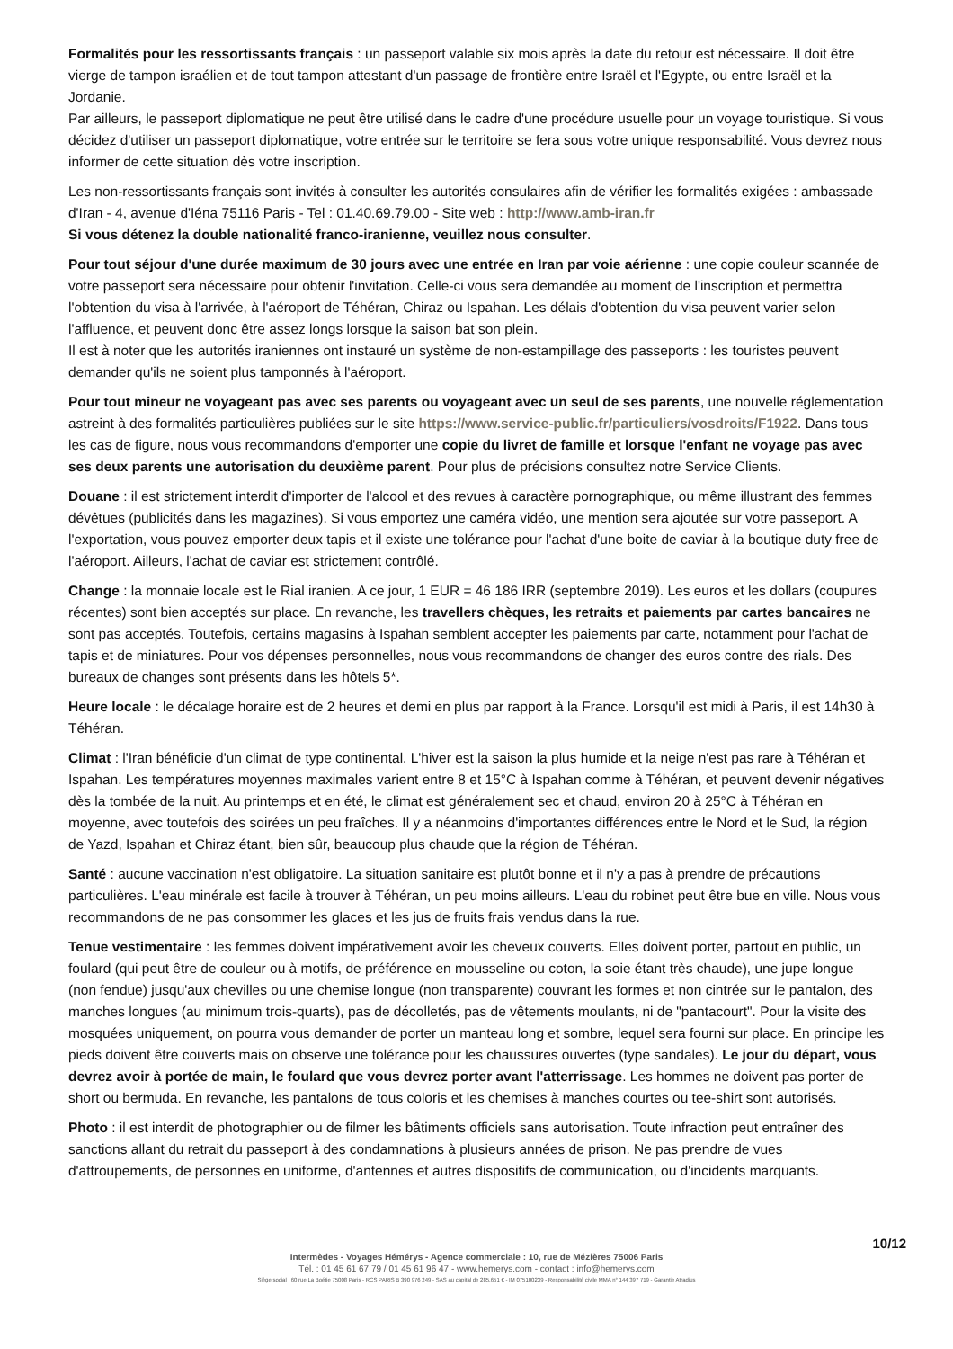Formalités pour les ressortissants français : un passeport valable six mois après la date du retour est nécessaire. Il doit être vierge de tampon israélien et de tout tampon attestant d'un passage de frontière entre Israël et l'Egypte, ou entre Israël et la Jordanie.
Par ailleurs, le passeport diplomatique ne peut être utilisé dans le cadre d'une procédure usuelle pour un voyage touristique. Si vous décidez d'utiliser un passeport diplomatique, votre entrée sur le territoire se fera sous votre unique responsabilité. Vous devrez nous informer de cette situation dès votre inscription.
Les non-ressortissants français sont invités à consulter les autorités consulaires afin de vérifier les formalités exigées : ambassade d'Iran - 4, avenue d'Iéna 75116 Paris - Tel : 01.40.69.79.00 - Site web : http://www.amb-iran.fr
Si vous détenez la double nationalité franco-iranienne, veuillez nous consulter.
Pour tout séjour d'une durée maximum de 30 jours avec une entrée en Iran par voie aérienne : une copie couleur scannée de votre passeport sera nécessaire pour obtenir l'invitation. Celle-ci vous sera demandée au moment de l'inscription et permettra l'obtention du visa à l'arrivée, à l'aéroport de Téhéran, Chiraz ou Ispahan. Les délais d'obtention du visa peuvent varier selon l'affluence, et peuvent donc être assez longs lorsque la saison bat son plein.
Il est à noter que les autorités iraniennes ont instauré un système de non-estampillage des passeports : les touristes peuvent demander qu'ils ne soient plus tamponnés à l'aéroport.
Pour tout mineur ne voyageant pas avec ses parents ou voyageant avec un seul de ses parents, une nouvelle réglementation astreint à des formalités particulières publiées sur le site https://www.service-public.fr/particuliers/vosdroits/F1922. Dans tous les cas de figure, nous vous recommandons d'emporter une copie du livret de famille et lorsque l'enfant ne voyage pas avec ses deux parents une autorisation du deuxième parent. Pour plus de précisions consultez notre Service Clients.
Douane : il est strictement interdit d'importer de l'alcool et des revues à caractère pornographique, ou même illustrant des femmes dévêtues (publicités dans les magazines). Si vous emportez une caméra vidéo, une mention sera ajoutée sur votre passeport. A l'exportation, vous pouvez emporter deux tapis et il existe une tolérance pour l'achat d'une boite de caviar à la boutique duty free de l'aéroport. Ailleurs, l'achat de caviar est strictement contrôlé.
Change : la monnaie locale est le Rial iranien. A ce jour, 1 EUR = 46 186 IRR (septembre 2019). Les euros et les dollars (coupures récentes) sont bien acceptés sur place. En revanche, les travellers chèques, les retraits et paiements par cartes bancaires ne sont pas acceptés. Toutefois, certains magasins à Ispahan semblent accepter les paiements par carte, notamment pour l'achat de tapis et de miniatures. Pour vos dépenses personnelles, nous vous recommandons de changer des euros contre des rials. Des bureaux de changes sont présents dans les hôtels 5*.
Heure locale : le décalage horaire est de 2 heures et demi en plus par rapport à la France. Lorsqu'il est midi à Paris, il est 14h30 à Téhéran.
Climat : l'Iran bénéficie d'un climat de type continental. L'hiver est la saison la plus humide et la neige n'est pas rare à Téhéran et Ispahan. Les températures moyennes maximales varient entre 8 et 15°C à Ispahan comme à Téhéran, et peuvent devenir négatives dès la tombée de la nuit. Au printemps et en été, le climat est généralement sec et chaud, environ 20 à 25°C à Téhéran en moyenne, avec toutefois des soirées un peu fraîches. Il y a néanmoins d'importantes différences entre le Nord et le Sud, la région de Yazd, Ispahan et Chiraz étant, bien sûr, beaucoup plus chaude que la région de Téhéran.
Santé : aucune vaccination n'est obligatoire. La situation sanitaire est plutôt bonne et il n'y a pas à prendre de précautions particulières. L'eau minérale est facile à trouver à Téhéran, un peu moins ailleurs. L'eau du robinet peut être bue en ville. Nous vous recommandons de ne pas consommer les glaces et les jus de fruits frais vendus dans la rue.
Tenue vestimentaire : les femmes doivent impérativement avoir les cheveux couverts. Elles doivent porter, partout en public, un foulard (qui peut être de couleur ou à motifs, de préférence en mousseline ou coton, la soie étant très chaude), une jupe longue (non fendue) jusqu'aux chevilles ou une chemise longue (non transparente) couvrant les formes et non cintrée sur le pantalon, des manches longues (au minimum trois-quarts), pas de décolletés, pas de vêtements moulants, ni de "pantacourt". Pour la visite des mosquées uniquement, on pourra vous demander de porter un manteau long et sombre, lequel sera fourni sur place. En principe les pieds doivent être couverts mais on observe une tolérance pour les chaussures ouvertes (type sandales). Le jour du départ, vous devrez avoir à portée de main, le foulard que vous devrez porter avant l'atterrissage. Les hommes ne doivent pas porter de short ou bermuda. En revanche, les pantalons de tous coloris et les chemises à manches courtes ou tee-shirt sont autorisés.
Photo : il est interdit de photographier ou de filmer les bâtiments officiels sans autorisation. Toute infraction peut entraîner des sanctions allant du retrait du passeport à des condamnations à plusieurs années de prison. Ne pas prendre de vues d'attroupements, de personnes en uniforme, d'antennes et autres dispositifs de communication, ou d'incidents marquants.
10/12
Intermèdes - Voyages Hémérys - Agence commerciale : 10, rue de Mézières 75006 Paris
Tél. : 01 45 61 67 79 / 01 45 61 96 47 - www.hemerys.com - contact : info@hemerys.com
Siège social : 60 rue La Boétie 75008 Paris - RCS PARIS B 390 976 249 - SAS au capital de 285.651 € - IM 075100239 - Responsabilité civile MMA n° 144 397 719 - Garantie Atradius